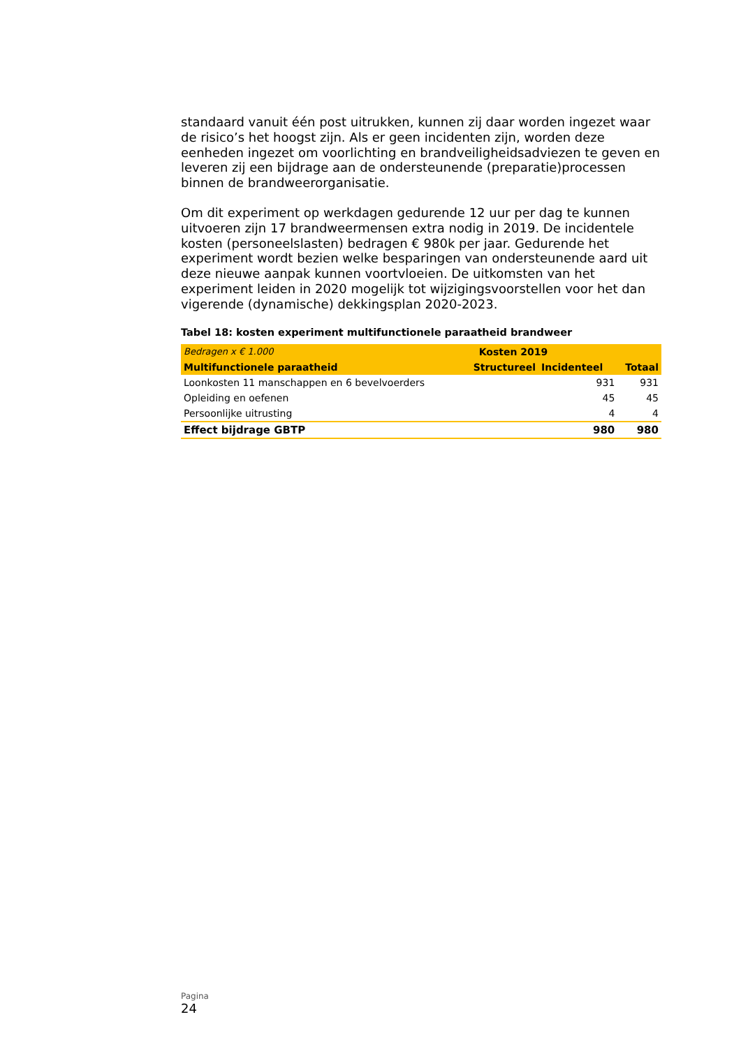standaard vanuit één post uitrukken, kunnen zij daar worden ingezet waar de risico’s het hoogst zijn. Als er geen incidenten zijn, worden deze eenheden ingezet om voorlichting en brandveiligheidsadviezen te geven en leveren zij een bijdrage aan de ondersteunende (preparatie)processen binnen de brandweerorganisatie.
Om dit experiment op werkdagen gedurende 12 uur per dag te kunnen uitvoeren zijn 17 brandweermensen extra nodig in 2019. De incidentele kosten (personeelslasten) bedragen € 980k per jaar. Gedurende het experiment wordt bezien welke besparingen van ondersteunende aard uit deze nieuwe aanpak kunnen voortvloeien. De uitkomsten van het experiment leiden in 2020 mogelijk tot wijzigingsvoorstellen voor het dan vigerende (dynamische) dekkingsplan 2020-2023.
Tabel 18: kosten experiment multifunctionele paraatheid brandweer
| Bedragen x € 1.000 | Kosten 2019 | | |
| Multifunctionele paraatheid | Structureel | Incidenteel | Totaal |
| Loonkosten 11 manschappen en 6 bevelvoerders | | 931 | 931 |
| Opleiding en oefenen | | 45 | 45 |
| Persoonlijke uitrusting | | 4 | 4 |
| Effect bijdrage GBTP | | 980 | 980 |
Pagina
24